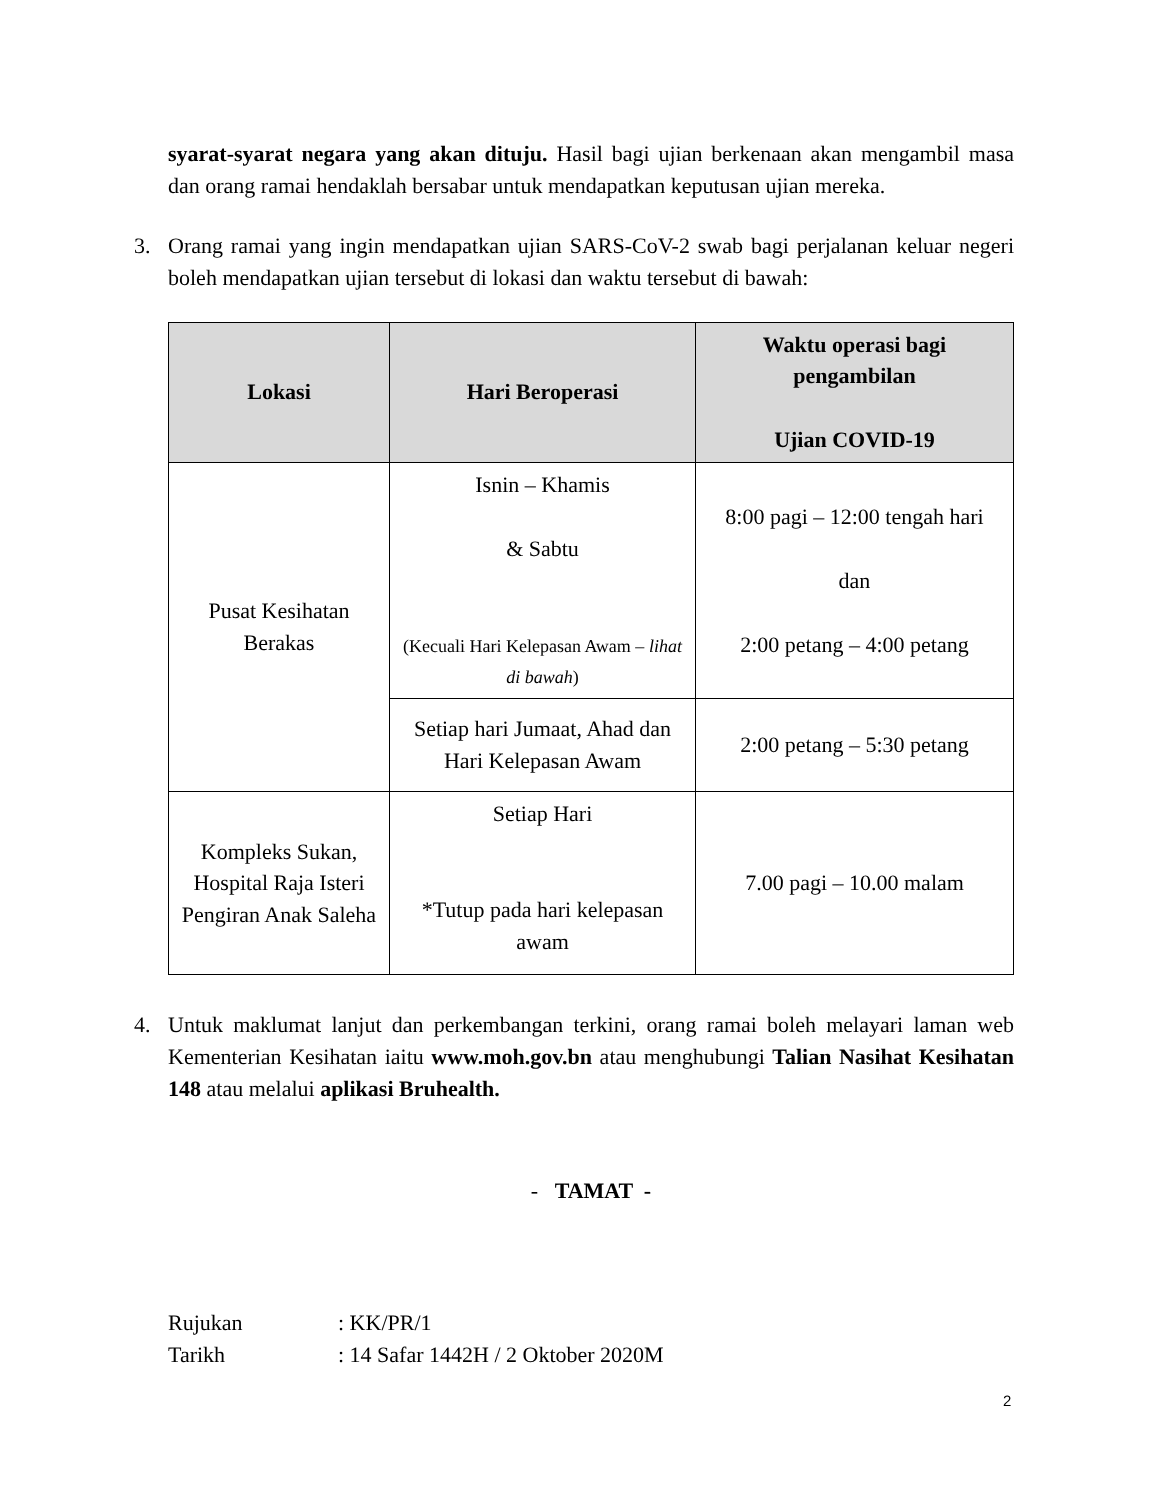syarat-syarat negara yang akan dituju. Hasil bagi ujian berkenaan akan mengambil masa dan orang ramai hendaklah bersabar untuk mendapatkan keputusan ujian mereka.
3. Orang ramai yang ingin mendapatkan ujian SARS-CoV-2 swab bagi perjalanan keluar negeri boleh mendapatkan ujian tersebut di lokasi dan waktu tersebut di bawah:
| Lokasi | Hari Beroperasi | Waktu operasi bagi pengambilan Ujian COVID-19 |
| --- | --- | --- |
| Pusat Kesihatan Berakas | Isnin – Khamis & Sabtu (Kecuali Hari Kelepasan Awam – lihat di bawah ) | 8:00 pagi – 12:00 tengah hari dan 2:00 petang – 4:00 petang |
| | Setiap hari Jumaat, Ahad dan Hari Kelepasan Awam | 2:00 petang – 5:30 petang |
| Kompleks Sukan, Hospital Raja Isteri Pengiran Anak Saleha | Setiap Hari *Tutup pada hari kelepasan awam | 7.00 pagi – 10.00 malam |
4. Untuk maklumat lanjut dan perkembangan terkini, orang ramai boleh melayari laman web Kementerian Kesihatan iaitu www.moh.gov.bn atau menghubungi Talian Nasihat Kesihatan 148 atau melalui aplikasi Bruhealth.
- TAMAT -
| Rujukan | : KK/PR/1 |
| Tarikh | : 14 Safar 1442H / 2 Oktober 2020M |
2